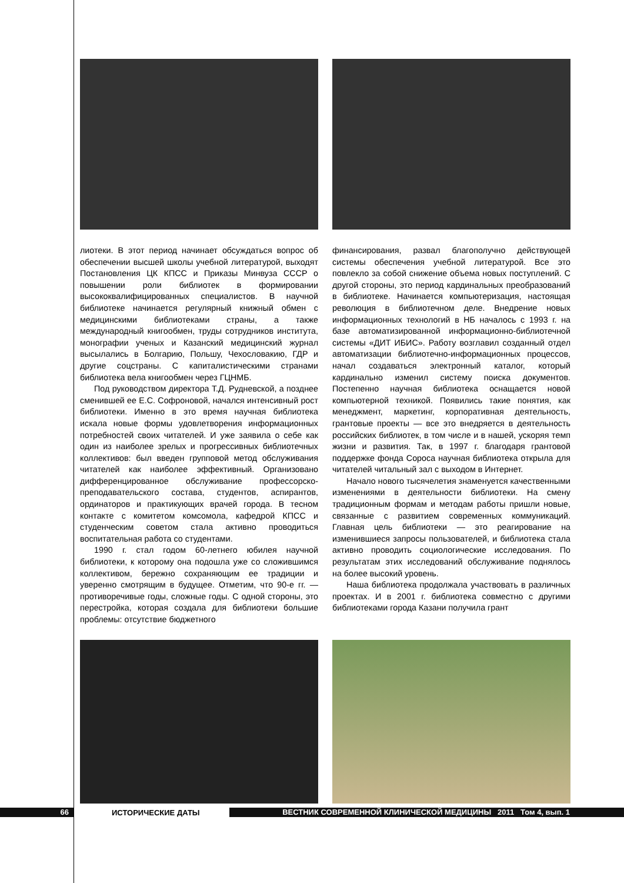лиотеки. В этот период начинает обсуждаться вопрос об обеспечении высшей школы учебной литературой, выходят Постановления ЦК КПСС и Приказы Минвуза СССР о повышении роли библиотек в формировании высококвалифицированных специалистов. В научной библиотеке начинается регулярный книжный обмен с медицинскими библиотеками страны, а также международный книгообмен, труды сотрудников института, монографии ученых и Казанский медицинский журнал высылались в Болгарию, Польшу, Чехословакию, ГДР и другие соцстраны. С капиталистическими странами библиотека вела книгообмен через ГЦНМБ.
Под руководством директора Т.Д. Рудневской, а позднее сменившей ее Е.С. Софроновой, начался интенсивный рост библиотеки. Именно в это время научная библиотека искала новые формы удовлетворения информационных потребностей своих читателей. И уже заявила о себе как один из наиболее зрелых и прогрессивных библиотечных коллективов: был введен групповой метод обслуживания читателей как наиболее эффективный. Организовано дифференцированное обслуживание профессорско-преподавательского состава, студентов, аспирантов, ординаторов и практикующих врачей города. В тесном контакте с комитетом комсомола, кафедрой КПСС и студенческим советом стала активно проводиться воспитательная работа со студентами.
1990 г. стал годом 60-летнего юбилея научной библиотеки, к которому она подошла уже со сложившимся коллективом, бережно сохраняющим ее традиции и уверенно смотрящим в будущее. Отметим, что 90-е гг. — противоречивые годы, сложные годы. С одной стороны, это перестройка, которая создала для библиотеки большие проблемы: отсутствие бюджетного
финансирования, развал благополучно действующей системы обеспечения учебной литературой. Все это повлекло за собой снижение объема новых поступлений. С другой стороны, это период кардинальных преобразований в библиотеке. Начинается компьютеризация, настоящая революция в библиотечном деле. Внедрение новых информационных технологий в НБ началось с 1993 г. на базе автоматизированной информационно-библиотечной системы «ДИТ ИБИС». Работу возглавил созданный отдел автоматизации библиотечно-информационных процессов, начал создаваться электронный каталог, который кардинально изменил систему поиска документов. Постепенно научная библиотека оснащается новой компьютерной техникой. Появились такие понятия, как менеджмент, маркетинг, корпоративная деятельность, грантовые проекты — все это внедряется в деятельность российских библиотек, в том числе и в нашей, ускоряя темп жизни и развития. Так, в 1997 г. благодаря грантовой поддержке фонда Сороса научная библиотека открыла для читателей читальный зал с выходом в Интернет.
Начало нового тысячелетия знаменуется качественными изменениями в деятельности библиотеки. На смену традиционным формам и методам работы пришли новые, связанные с развитием современных коммуникаций. Главная цель библиотеки — это реагирование на изменившиеся запросы пользователей, и библиотека стала активно проводить социологические исследования. По результатам этих исследований обслуживание поднялось на более высокий уровень.
Наша библиотека продолжала участвовать в различных проектах. И в 2001 г. библиотека совместно с другими библиотеками города Казани получила грант
66
ИСТОРИЧЕСКИЕ ДАТЫ
ВЕСТНИК СОВРЕМЕННОЙ КЛИНИЧЕСКОЙ МЕДИЦИНЫ 2011 Том 4, вып. 1